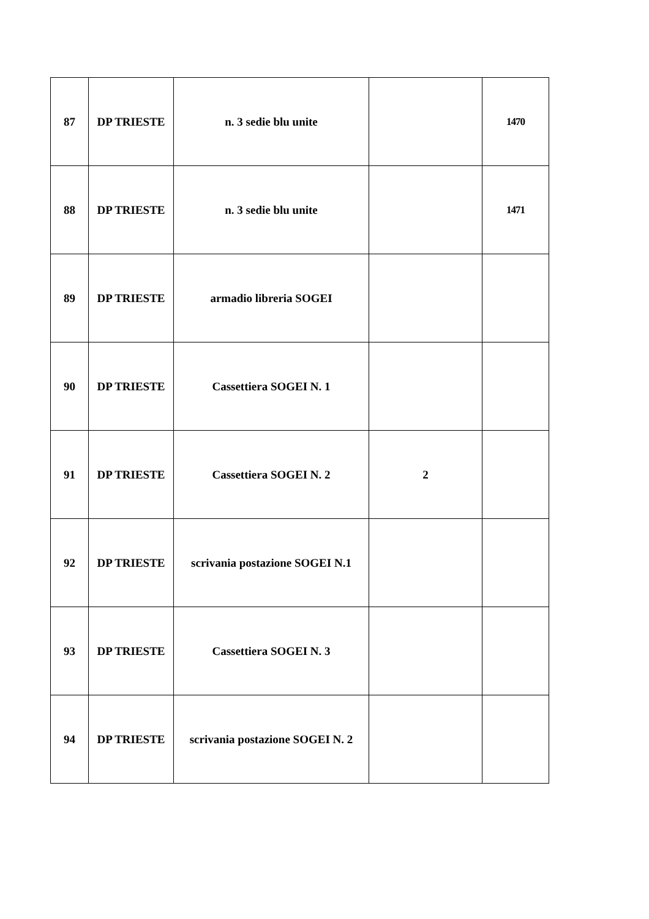| 87 | DP TRIESTE | n. 3 sedie blu unite | | 1470 |
| 88 | DP TRIESTE | n. 3 sedie blu unite | | 1471 |
| 89 | DP TRIESTE | armadio libreria SOGEI | | |
| 90 | DP TRIESTE | Cassettiera SOGEI N. 1 | | |
| 91 | DP TRIESTE | Cassettiera SOGEI N. 2 | 2 | |
| 92 | DP TRIESTE | scrivania postazione SOGEI N.1 | | |
| 93 | DP TRIESTE | Cassettiera SOGEI N. 3 | | |
| 94 | DP TRIESTE | scrivania postazione SOGEI N. 2 | | |